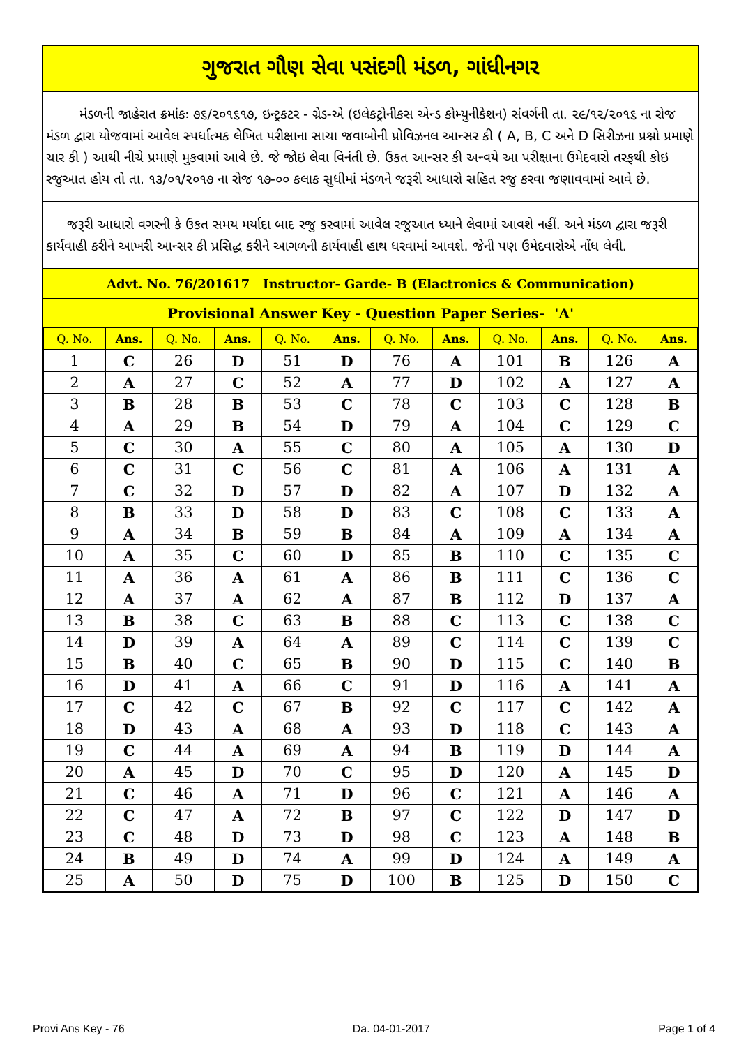ગુજરાત ગૌણ સેવા પસંદગી મંડળ, ગાંધીનગર
મંડળની જાહેરાત ક્રમાંકઃ ૭૬/૨૦૧૬૧૭, ઇન્ટ્રકટર - ગ્રેડ-એ (ઇલેકટ્રોનીકસ એન્ડ કોમ્યુનીકેશન) સંવર્ગની તા. ૨૯/૧૨/૨૦૧૬ ના રોજ મંડળ દ્વારા યોજવામાં આવેલ સ્પર્ધાત્મક લેખિત પરીક્ષાના સાચા જવાબોની પ્રોવિઝનલ આન્સર કી ( A, B, C અને D સિરીઝના પ્રશ્નો પ્રમાણે ચાર કી ) આથી નીચે પ્રમાણે મુકવામાં આવે છે. જે જોઇ લેવા વિનંતી છે. ઉકત આન્સર કી અન્વયે આ પરીક્ષાના ઉમેદવારો તરફથી કોઇ રજુઆત હોય તો તા. ૧૩/૦૧/૨૦૧૭ ના રોજ ૧૭-૦૦ કલાક સુધીમાં મંડળને જરૂરી આધારો સહિત રજુ કરવા જણાવવામાં આવે છે.
જરૂરી આધારો વગરની કે ઉકત સમય મર્યાદા બાદ રજુ કરવામાં આવેલ રજુઆત ધ્યાને લેવામાં આવશે નહીં. અને મંડળ દ્વારા જરૂરી કાર્યવાહી કરીને આખરી આન્સર કી પ્રસિદ્ધ કરીને આગળની કાર્યવાહી હાથ ધરવામાં આવશે. જેની પણ ઉમેદવારોએ નોંધ લેવી.
Advt. No. 76/201617 Instructor- Garde- B (Elactronics & Communication)
Provisional Answer Key - Question Paper Series- 'A'
| Q. No. | Ans. | Q. No. | Ans. | Q. No. | Ans. | Q. No. | Ans. | Q. No. | Ans. | Q. No. | Ans. |
| --- | --- | --- | --- | --- | --- | --- | --- | --- | --- | --- | --- |
| 1 | C | 26 | D | 51 | D | 76 | A | 101 | B | 126 | A |
| 2 | A | 27 | C | 52 | A | 77 | D | 102 | A | 127 | A |
| 3 | B | 28 | B | 53 | C | 78 | C | 103 | C | 128 | B |
| 4 | A | 29 | B | 54 | D | 79 | A | 104 | C | 129 | C |
| 5 | C | 30 | A | 55 | C | 80 | A | 105 | A | 130 | D |
| 6 | C | 31 | C | 56 | C | 81 | A | 106 | A | 131 | A |
| 7 | C | 32 | D | 57 | D | 82 | A | 107 | D | 132 | A |
| 8 | B | 33 | D | 58 | D | 83 | C | 108 | C | 133 | A |
| 9 | A | 34 | B | 59 | B | 84 | A | 109 | A | 134 | A |
| 10 | A | 35 | C | 60 | D | 85 | B | 110 | C | 135 | C |
| 11 | A | 36 | A | 61 | A | 86 | B | 111 | C | 136 | C |
| 12 | A | 37 | A | 62 | A | 87 | B | 112 | D | 137 | A |
| 13 | B | 38 | C | 63 | B | 88 | C | 113 | C | 138 | C |
| 14 | D | 39 | A | 64 | A | 89 | C | 114 | C | 139 | C |
| 15 | B | 40 | C | 65 | B | 90 | D | 115 | C | 140 | B |
| 16 | D | 41 | A | 66 | C | 91 | D | 116 | A | 141 | A |
| 17 | C | 42 | C | 67 | B | 92 | C | 117 | C | 142 | A |
| 18 | D | 43 | A | 68 | A | 93 | D | 118 | C | 143 | A |
| 19 | C | 44 | A | 69 | A | 94 | B | 119 | D | 144 | A |
| 20 | A | 45 | D | 70 | C | 95 | D | 120 | A | 145 | D |
| 21 | C | 46 | A | 71 | D | 96 | C | 121 | A | 146 | A |
| 22 | C | 47 | A | 72 | B | 97 | C | 122 | D | 147 | D |
| 23 | C | 48 | D | 73 | D | 98 | C | 123 | A | 148 | B |
| 24 | B | 49 | D | 74 | A | 99 | D | 124 | A | 149 | A |
| 25 | A | 50 | D | 75 | D | 100 | B | 125 | D | 150 | C |
Provi Ans Key - 76 Da. 04-01-2017 Page 1 of 4